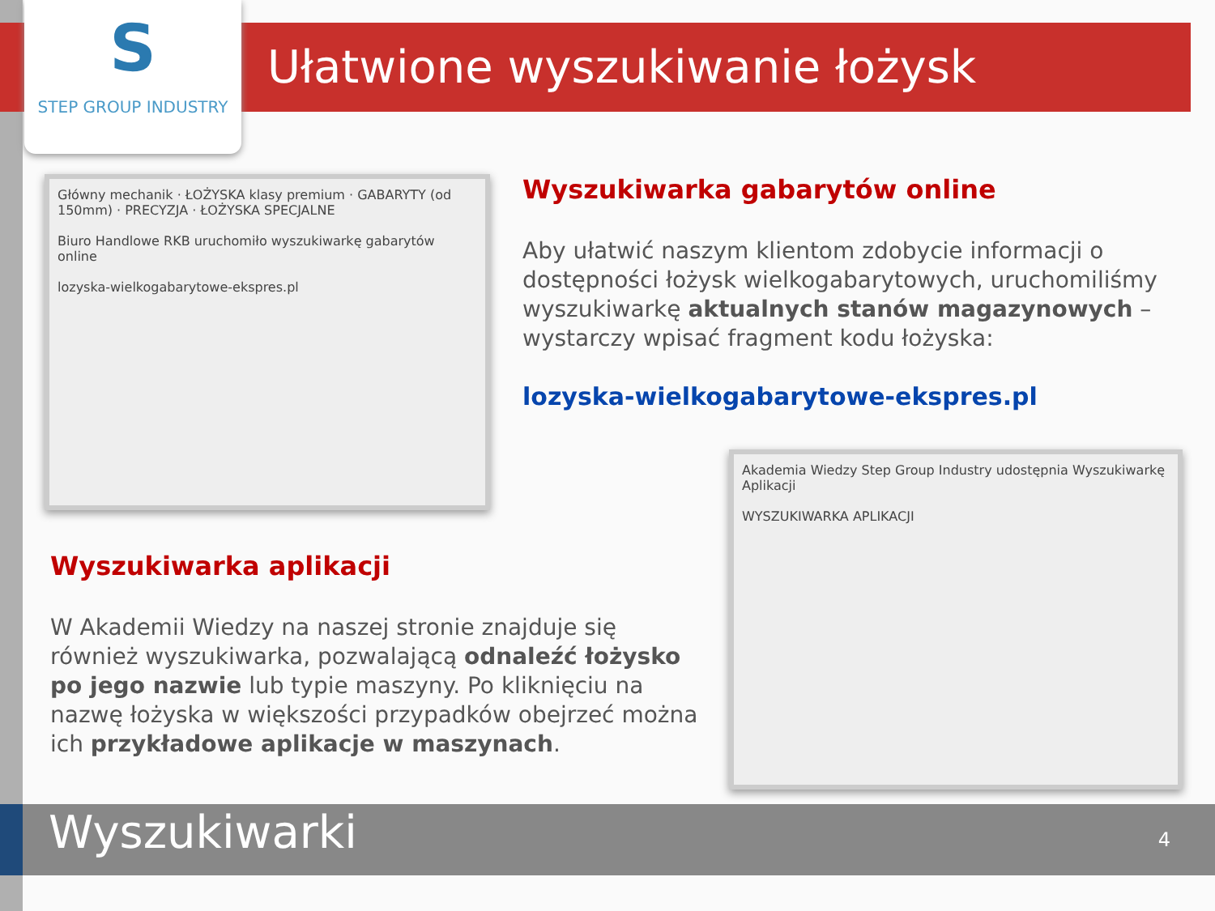S
STEP GROUP INDUSTRY
Ułatwione wyszukiwanie łożysk
Główny mechanik · ŁOŻYSKA klasy premium · GABARYTY (od 150mm) · PRECYZJA · ŁOŻYSKA SPECJALNE
Biuro Handlowe RKB uruchomiło wyszukiwarkę gabarytów online
lozyska-wielkogabarytowe-ekspres.pl
Wyszukiwarka gabarytów online
Aby ułatwić naszym klientom zdobycie informacji o dostępności łożysk wielkogabarytowych, uruchomiliśmy wyszukiwarkę aktualnych stanów magazynowych – wystarczy wpisać fragment kodu łożyska:
lozyska-wielkogabarytowe-ekspres.pl
Wyszukiwarka aplikacji
W Akademii Wiedzy na naszej stronie znajduje się również wyszukiwarka, pozwalającą odnaleźć łożysko po jego nazwie lub typie maszyny. Po kliknięciu na nazwę łożyska w większości przypadków obejrzeć można ich przykładowe aplikacje w maszynach.
Akademia Wiedzy Step Group Industry udostępnia Wyszukiwarkę Aplikacji
WYSZUKIWARKA APLIKACJI
Wyszukiwarki 4